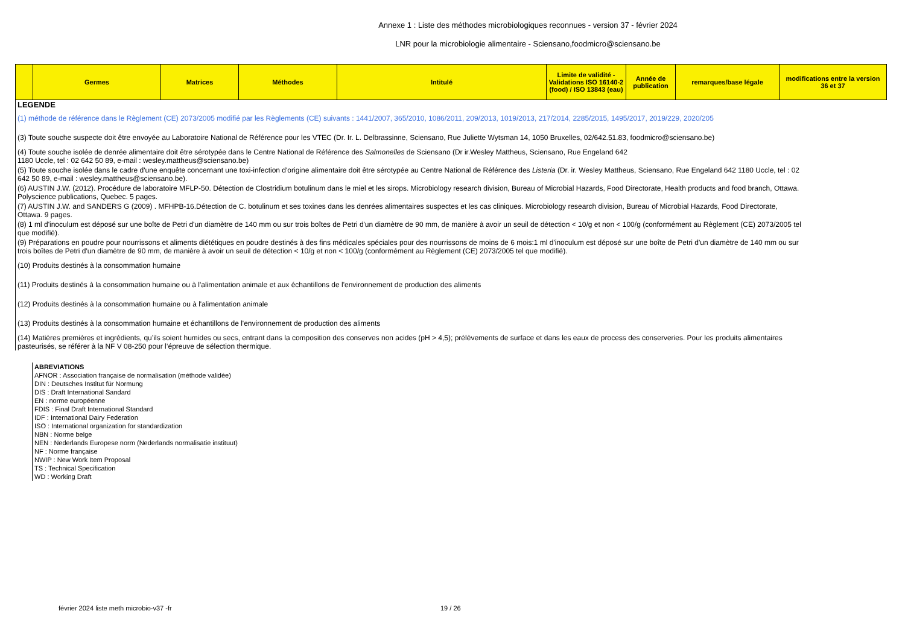Annexe 1 : Liste des méthodes microbiologiques reconnues - version 37 - février 2024
LNR pour la microbiologie alimentaire - Sciensano,foodmicro@sciensano.be
| | Germes | Matrices | Méthodes | Intitulé | Limite de validité - Validations ISO 16140-2 (food) / ISO 13843 (eau) | Année de publication | remarques/base légale | modifications entre la version 36 et 37 |
| --- | --- | --- | --- | --- | --- | --- | --- | --- |
LEGENDE
(1) méthode de référence dans le Règlement (CE) 2073/2005 modifié par les Règlements (CE) suivants : 1441/2007, 365/2010, 1086/2011, 209/2013, 1019/2013, 217/2014, 2285/2015, 1495/2017, 2019/229, 2020/205
(3) Toute souche suspecte doit être envoyée au Laboratoire National de Référence pour les VTEC (Dr. Ir. L. Delbrassinne, Sciensano, Rue Juliette Wytsman 14, 1050 Bruxelles, 02/642.51.83, foodmicro@sciensano.be)
(4) Toute souche isolée de denrée alimentaire doit être sérotypée dans le Centre National de Référence des Salmonelles de Sciensano (Dr ir.Wesley Mattheus, Sciensano, Rue Engeland 642
1180 Uccle, tel : 02 642 50 89, e-mail : wesley.mattheus@sciensano.be)
(5) Toute souche isolée dans le cadre d'une enquête concernant une toxi-infection d'origine alimentaire doit être sérotypée au Centre National de Référence des Listeria (Dr. ir. Wesley Mattheus, Sciensano, Rue Engeland 642 1180 Uccle, tel : 02 642 50 89, e-mail : wesley.mattheus@sciensano.be).
(6) AUSTIN J.W. (2012). Procédure de laboratoire MFLP-50. Détection de Clostridium botulinum dans le miel et les sirops. Microbiology research division, Bureau of Microbial Hazards, Food Directorate, Health products and food branch, Ottawa. Polyscience publications, Quebec. 5 pages.
(7) AUSTIN J.W. and SANDERS G (2009) . MFHPB-16.Détection de C. botulinum et ses toxines dans les denrées alimentaires suspectes et les cas cliniques. Microbiology research division, Bureau of Microbial Hazards, Food Directorate, Ottawa. 9 pages.
(8) 1 ml d'inoculum est déposé sur une boîte de Petri d'un diamètre de 140 mm ou sur trois boîtes de Petri d'un diamètre de 90 mm, de manière à avoir un seuil de détection < 10/g et non < 100/g (conformément au Règlement (CE) 2073/2005 tel que modifié).
(9) Préparations en poudre pour nourrissons et aliments diététiques en poudre destinés à des fins médicales spéciales pour des nourrissons de moins de 6 mois:1 ml d'inoculum est déposé sur une boîte de Petri d'un diamètre de 140 mm ou sur trois boîtes de Petri d'un diamètre de 90 mm, de manière à avoir un seuil de détection < 10/g et non < 100/g (conformément au Règlement (CE) 2073/2005 tel que modifié).
(10) Produits destinés à la consommation humaine
(11) Produits destinés à la consommation humaine ou à l'alimentation animale et aux échantillons de l'environnement de production des aliments
(12) Produits destinés à la consommation humaine ou à l'alimentation animale
(13) Produits destinés à la consommation humaine et échantillons de l'environnement de production des aliments
(14) Matières premières et ingrédients, qu’ils soient humides ou secs, entrant dans la composition des conserves non acides (pH > 4,5); prélèvements de surface et dans les eaux de process des conserveries. Pour les produits alimentaires pasteurisés, se référer à la NF V 08-250 pour l’épreuve de sélection thermique.
ABREVIATIONS
AFNOR : Association française de normalisation (méthode validée)
DIN : Deutsches Institut für Normung
DIS : Draft International Sandard
EN : norme européenne
FDIS : Final Draft International Standard
IDF : International Dairy Federation
ISO : International organization for standardization
NBN : Norme belge
NEN : Nederlands Europese norm (Nederlands normalisatie instituut)
NF : Norme française
NWIP : New Work Item Proposal
TS : Technical Specification
WD : Working Draft
février 2024 liste meth microbio-v37 -fr 19 / 26